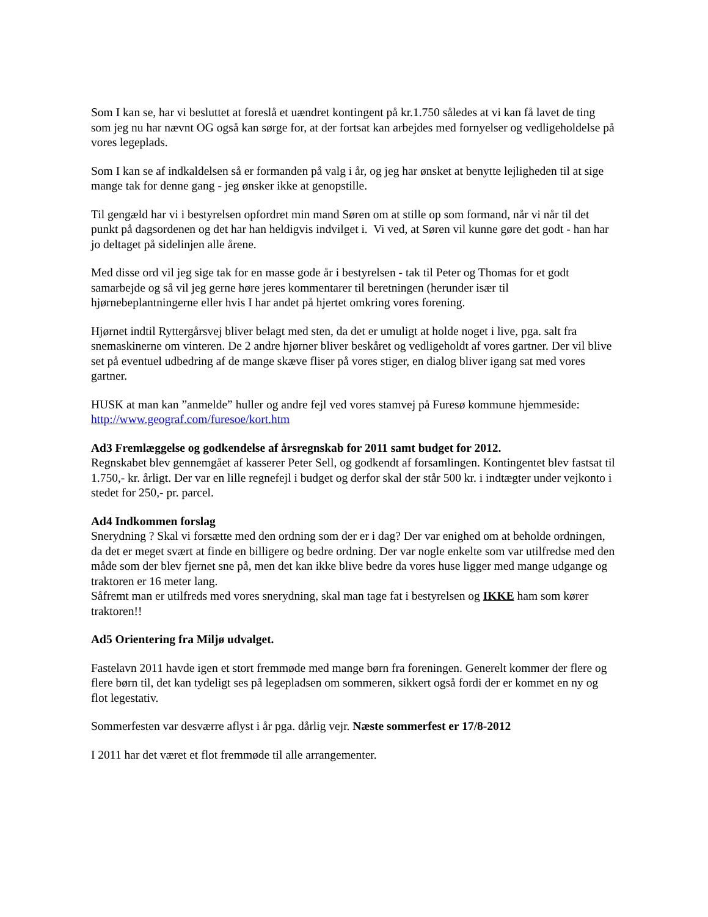Som I kan se, har vi besluttet at foreslå et uændret kontingent på kr.1.750 således at vi kan få lavet de ting som jeg nu har nævnt OG også kan sørge for, at der fortsat kan arbejdes med fornyelser og vedligeholdelse på vores legeplads.
Som I kan se af indkaldelsen så er formanden på valg i år, og jeg har ønsket at benytte lejligheden til at sige mange tak for denne gang - jeg ønsker ikke at genopstille.
Til gengæld har vi i bestyrelsen opfordret min mand Søren om at stille op som formand, når vi når til det punkt på dagsordenen og det har han heldigvis indvilget i. Vi ved, at Søren vil kunne gøre det godt - han har jo deltaget på sidelinjen alle årene.
Med disse ord vil jeg sige tak for en masse gode år i bestyrelsen - tak til Peter og Thomas for et godt samarbejde og så vil jeg gerne høre jeres kommentarer til beretningen (herunder især til hjørnebeplantningerne eller hvis I har andet på hjertet omkring vores forening.
Hjørnet indtil Ryttergårsvej bliver belagt med sten, da det er umuligt at holde noget i live, pga. salt fra snemaskinerne om vinteren. De 2 andre hjørner bliver beskåret og vedligeholdt af vores gartner. Der vil blive set på eventuel udbedring af de mange skæve fliser på vores stiger, en dialog bliver igang sat med vores gartner.
HUSK at man kan ”anmelde” huller og andre fejl ved vores stamvej på Furesø kommune hjemmeside: http://www.geograf.com/furesoe/kort.htm
Ad3 Fremlæggelse og godkendelse af årsregnskab for 2011 samt budget for 2012.
Regnskabet blev gennemgået af kasserer Peter Sell, og godkendt af forsamlingen. Kontingentet blev fastsat til 1.750,- kr. årligt. Der var en lille regnefejl i budget og derfor skal der står 500 kr. i indtægter under vejkonto i stedet for 250,- pr. parcel.
Ad4 Indkommen forslag
Snerydning ? Skal vi forsætte med den ordning som der er i dag? Der var enighed om at beholde ordningen, da det er meget svært at finde en billigere og bedre ordning. Der var nogle enkelte som var utilfredse med den måde som der blev fjernet sne på, men det kan ikke blive bedre da vores huse ligger med mange udgange og traktoren er 16 meter lang.
Såfremt man er utilfreds med vores snerydning, skal man tage fat i bestyrelsen og IKKE ham som kører traktoren!!
Ad5 Orientering fra Miljø udvalget.
Fastelavn 2011 havde igen et stort fremmøde med mange børn fra foreningen. Generelt kommer der flere og flere børn til, det kan tydeligt ses på legepladsen om sommeren, sikkert også fordi der er kommet en ny og flot legestativ.
Sommerfesten var desværre aflyst i år pga. dårlig vejr. Næste sommerfest er 17/8-2012
I 2011 har det været et flot fremmøde til alle arrangementer.